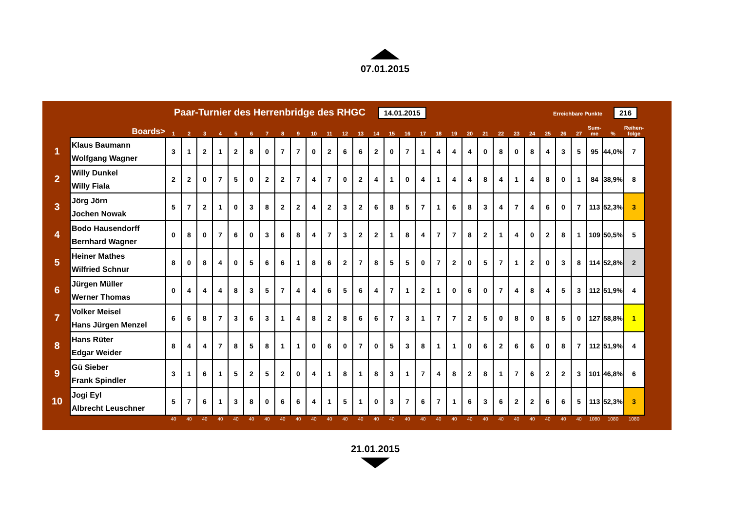07.01.2015
Paar-Turnier des Herrenbridge des RHGC 14.01.2015 Erreichbare Punkte 216
| | Boards> | 1 | 2 | 3 | 4 | 5 | 6 | 7 | 8 | 9 | 10 | 11 | 12 | 13 | 14 | 15 | 16 | 17 | 18 | 19 | 20 | 21 | 22 | 23 | 24 | 25 | 26 | 27 | Sum- me | % | Reihen- folge |
| --- | --- | --- | --- | --- | --- | --- | --- | --- | --- | --- | --- | --- | --- | --- | --- | --- | --- | --- | --- | --- | --- | --- | --- | --- | --- | --- | --- | --- | --- | --- | --- |
| 1 | Klaus Baumann Wolfgang Wagner | 3 | 1 | 2 | 1 | 2 | 8 | 0 | 7 | 7 | 0 | 2 | 6 | 6 | 2 | 0 | 7 | 1 | 4 | 4 | 4 | 0 | 8 | 0 | 8 | 4 | 3 | 5 | 95 | 44,0% | 7 |
| 2 | Willy Dunkel Willy Fiala | 2 | 2 | 0 | 7 | 5 | 0 | 2 | 2 | 7 | 4 | 7 | 0 | 2 | 4 | 1 | 0 | 4 | 1 | 4 | 4 | 8 | 4 | 1 | 4 | 8 | 0 | 1 | 84 | 38,9% | 8 |
| 3 | Jörg Jörn Jochen Nowak | 5 | 7 | 2 | 1 | 0 | 3 | 8 | 2 | 2 | 4 | 2 | 3 | 2 | 6 | 8 | 5 | 7 | 1 | 6 | 8 | 3 | 4 | 7 | 4 | 6 | 0 | 7 | 113 | 52,3% | 3 |
| 4 | Bodo Hausendorff Bernhard Wagner | 0 | 8 | 0 | 7 | 6 | 0 | 3 | 6 | 8 | 4 | 7 | 3 | 2 | 2 | 1 | 8 | 4 | 7 | 7 | 8 | 2 | 1 | 4 | 0 | 2 | 8 | 1 | 109 | 50,5% | 5 |
| 5 | Heiner Mathes Wilfried Schnur | 8 | 0 | 8 | 4 | 0 | 5 | 6 | 6 | 1 | 8 | 6 | 2 | 7 | 8 | 5 | 5 | 0 | 7 | 2 | 0 | 5 | 7 | 1 | 2 | 0 | 3 | 8 | 114 | 52,8% | 2 |
| 6 | Jürgen Müller Werner Thomas | 0 | 4 | 4 | 4 | 8 | 3 | 5 | 7 | 4 | 4 | 6 | 5 | 6 | 4 | 7 | 1 | 2 | 1 | 0 | 6 | 0 | 7 | 4 | 8 | 4 | 5 | 3 | 112 | 51,9% | 4 |
| 7 | Volker Meisel Hans Jürgen Menzel | 6 | 6 | 8 | 7 | 3 | 6 | 3 | 1 | 4 | 8 | 2 | 8 | 6 | 6 | 7 | 3 | 1 | 7 | 7 | 2 | 5 | 0 | 8 | 0 | 8 | 5 | 0 | 127 | 58,8% | 1 |
| 8 | Hans Rüter Edgar Weider | 8 | 4 | 4 | 7 | 8 | 5 | 8 | 1 | 1 | 0 | 6 | 0 | 7 | 0 | 5 | 3 | 8 | 1 | 1 | 0 | 6 | 2 | 6 | 6 | 0 | 8 | 7 | 112 | 51,9% | 4 |
| 9 | Gü Sieber Frank Spindler | 3 | 1 | 6 | 1 | 5 | 2 | 5 | 2 | 0 | 4 | 1 | 8 | 1 | 8 | 3 | 1 | 7 | 4 | 8 | 2 | 8 | 1 | 7 | 6 | 2 | 2 | 3 | 101 | 46,8% | 6 |
| 10 | Jogi Eyl Albrecht Leuschner | 5 | 7 | 6 | 1 | 3 | 8 | 0 | 6 | 6 | 4 | 1 | 5 | 1 | 0 | 3 | 7 | 6 | 7 | 1 | 6 | 3 | 6 | 2 | 2 | 6 | 6 | 5 | 113 | 52,3% | 3 |
| | | 40 | 40 | 40 | 40 | 40 | 40 | 40 | 40 | 40 | 40 | 40 | 40 | 40 | 40 | 40 | 40 | 40 | 40 | 40 | 40 | 40 | 40 | 40 | 40 | 40 | 40 | 40 | 1080 | 1080 | 1080 |
21.01.2015